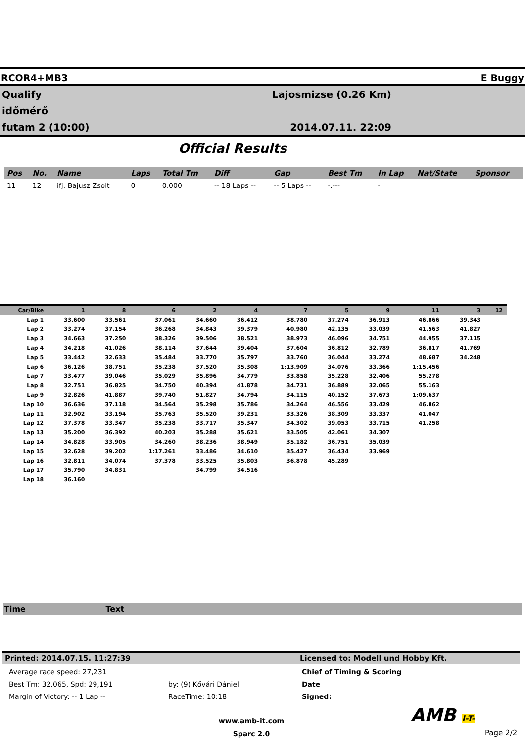RCOR4+MB3 E Buggy
Qualify
időmérő
futam 2 (10:00)
Lajosmizse (0.26 Km)
2014.07.11. 22:09
Official Results
| Pos | No. | Name | Laps | Total Tm | Diff | Gap | Best Tm | In Lap | Nat/State | Sponsor |
| --- | --- | --- | --- | --- | --- | --- | --- | --- | --- | --- |
| 11 | 12 | ifj. Bajusz Zsolt | 0 | 0.000 | -- 18 Laps -- | -- 5 Laps -- | -.--- | - | | |
| Car/Bike | 1 | 8 | 6 | 2 | 4 | 7 | 5 | 9 | 11 | 3 | 12 |
| --- | --- | --- | --- | --- | --- | --- | --- | --- | --- | --- | --- |
| Lap 1 | 33.600 | 33.561 | 37.061 | 34.660 | 36.412 | 38.780 | 37.274 | 36.913 | 46.866 | 39.343 | |
| Lap 2 | 33.274 | 37.154 | 36.268 | 34.843 | 39.379 | 40.980 | 42.135 | 33.039 | 41.563 | 41.827 | |
| Lap 3 | 34.663 | 37.250 | 38.326 | 39.506 | 38.521 | 38.973 | 46.096 | 34.751 | 44.955 | 37.115 | |
| Lap 4 | 34.218 | 41.026 | 38.114 | 37.644 | 39.404 | 37.604 | 36.812 | 32.789 | 36.817 | 41.769 | |
| Lap 5 | 33.442 | 32.633 | 35.484 | 33.770 | 35.797 | 33.760 | 36.044 | 33.274 | 48.687 | 34.248 | |
| Lap 6 | 36.126 | 38.751 | 35.238 | 37.520 | 35.308 | 1:13.909 | 34.076 | 33.366 | 1:15.456 | | |
| Lap 7 | 33.477 | 39.046 | 35.029 | 35.896 | 34.779 | 33.858 | 35.228 | 32.406 | 55.278 | | |
| Lap 8 | 32.751 | 36.825 | 34.750 | 40.394 | 41.878 | 34.731 | 36.889 | 32.065 | 55.163 | | |
| Lap 9 | 32.826 | 41.887 | 39.740 | 51.827 | 34.794 | 34.115 | 40.152 | 37.673 | 1:09.637 | | |
| Lap 10 | 36.636 | 37.118 | 34.564 | 35.298 | 35.786 | 34.264 | 46.556 | 33.429 | 46.862 | | |
| Lap 11 | 32.902 | 33.194 | 35.763 | 35.520 | 39.231 | 33.326 | 38.309 | 33.337 | 41.047 | | |
| Lap 12 | 37.378 | 33.347 | 35.238 | 33.717 | 35.347 | 34.302 | 39.053 | 33.715 | 41.258 | | |
| Lap 13 | 35.200 | 36.392 | 40.203 | 35.288 | 35.621 | 33.505 | 42.061 | 34.307 | | | |
| Lap 14 | 34.828 | 33.905 | 34.260 | 38.236 | 38.949 | 35.182 | 36.751 | 35.039 | | | |
| Lap 15 | 32.628 | 39.202 | 1:17.261 | 33.486 | 34.610 | 35.427 | 36.434 | 33.969 | | | |
| Lap 16 | 32.811 | 34.074 | 37.378 | 33.525 | 35.803 | 36.878 | 45.289 | | | | |
| Lap 17 | 35.790 | 34.831 | | 34.799 | 34.516 | | | | | | |
| Lap 18 | 36.160 | | | | | | | | | | |
Time Text
Printed: 2014.07.15. 11:27:39 Licensed to: Modell und Hobby Kft.
Average race speed: 27,231
Best Tm: 32.065, Spd: 29,191
Margin of Victory: -- 1 Lap --
by: (9) Kővári Dániel
RaceTime: 10:18
Chief of Timing & Scoring
Date
Signed:
www.amb-it.com
Sparc 2.0
AMB I-T-
Page 2/2